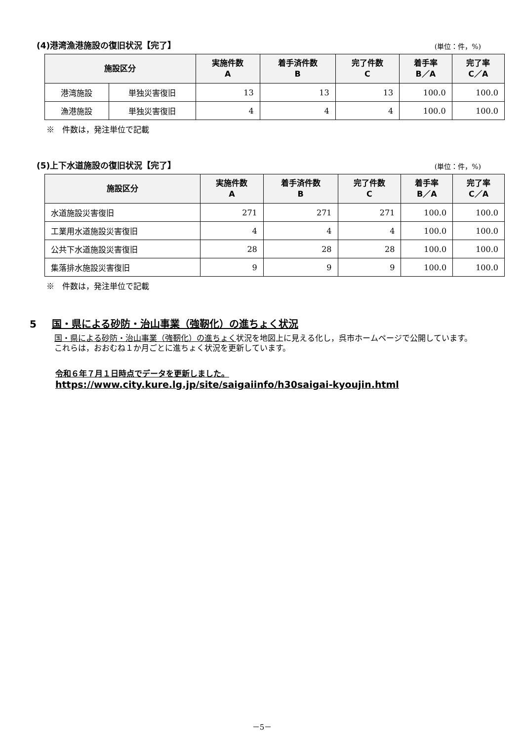(4)港湾漁港施設の復旧状況【完了】
(単位：件，%)
| 施設区分 | | 実施件数 A | 着手済件数 B | 完了件数 C | 着手率 B／A | 完了率 C／A |
| --- | --- | --- | --- | --- | --- | --- |
| 港湾施設 | 単独災害復旧 | 13 | 13 | 13 | 100.0 | 100.0 |
| 漁港施設 | 単独災害復旧 | 4 | 4 | 4 | 100.0 | 100.0 |
※　件数は，発注単位で記載
(5)上下水道施設の復旧状況【完了】
(単位：件，%)
| 施設区分 | 実施件数 A | 着手済件数 B | 完了件数 C | 着手率 B／A | 完了率 C／A |
| --- | --- | --- | --- | --- | --- |
| 水道施設災害復旧 | 271 | 271 | 271 | 100.0 | 100.0 |
| 工業用水道施設災害復旧 | 4 | 4 | 4 | 100.0 | 100.0 |
| 公共下水道施設災害復旧 | 28 | 28 | 28 | 100.0 | 100.0 |
| 集落排水施設災害復旧 | 9 | 9 | 9 | 100.0 | 100.0 |
※　件数は，発注単位で記載
5 国・県による砂防・治山事業（強靭化）の進ちょく状況
　国・県による砂防・治山事業（強靭化）の進ちょく状況を地図上に見える化し，呉市ホームページで公開しています。
　これらは，おおむね１か月ごとに進ちょく状況を更新しています。
令和６年７月１日時点でデータを更新しました。
https://www.city.kure.lg.jp/site/saigaiinfo/h30saigai-kyoujin.html
－5－